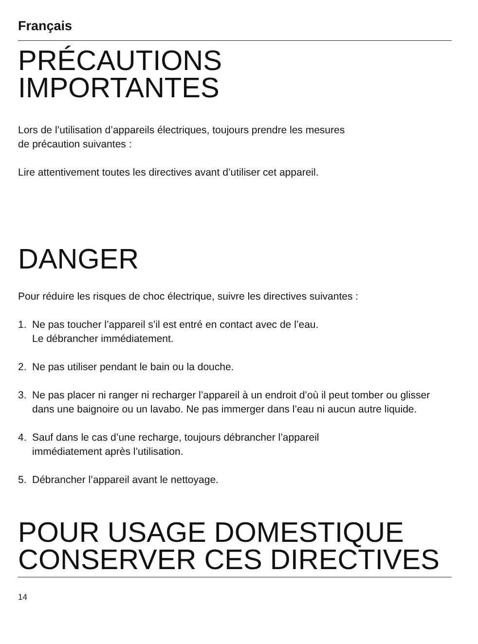Français
PRÉCAUTIONS
IMPORTANTES
Lors de l’utilisation d’appareils électriques, toujours prendre les mesures
de précaution suivantes :
Lire attentivement toutes les directives avant d’utiliser cet appareil.
DANGER
Pour réduire les risques de choc électrique, suivre les directives suivantes :
1. Ne pas toucher l’appareil s’il est entré en contact avec de l’eau.
Le débrancher immédiatement.
2. Ne pas utiliser pendant le bain ou la douche.
3. Ne pas placer ni ranger ni recharger l’appareil à un endroit d’où il peut tomber ou glisser dans une baignoire ou un lavabo. Ne pas immerger dans l’eau ni aucun autre liquide.
4. Sauf dans le cas d’une recharge, toujours débrancher l’appareil
immédiatement après l’utilisation.
5. Débrancher l’appareil avant le nettoyage.
POUR USAGE DOMESTIQUE
CONSERVER CES DIRECTIVES
14